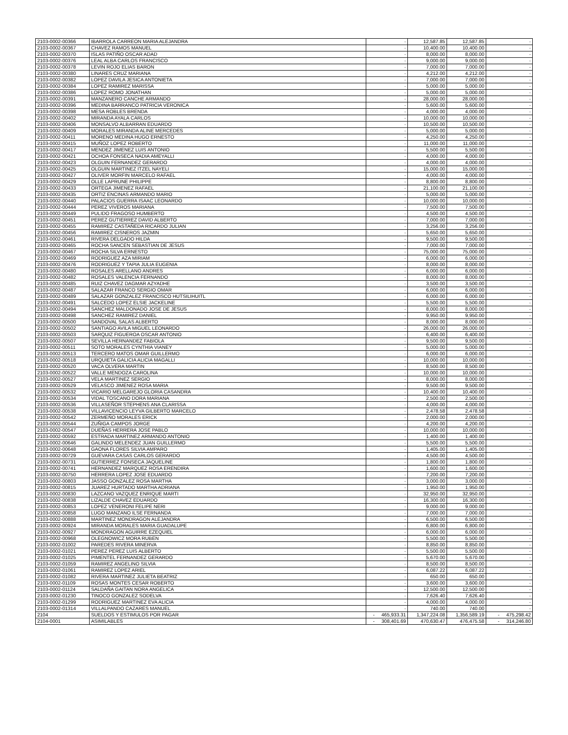| 2103-0002-00366 | IBARROLA CARREON MARIA ALEJANDRA | - | 12,587.85 | 12,587.85 | - |
| 2103-0002-00367 | CHAVEZ RAMOS MANUEL | - | 10,400.00 | 10,400.00 | - |
| 2103-0002-00370 | ISLAS PATIÑO OSCAR ADAD | - | 8,000.00 | 8,000.00 | - |
| 2103-0002-00376 | LEAL ALBA CARLOS FRANCISCO | - | 9,000.00 | 9,000.00 | - |
| 2103-0002-00378 | LEVIN ROJO ELIAS BARON | - | 7,000.00 | 7,000.00 | - |
| 2103-0002-00380 | LINARES CRUZ MARIANA | - | 4,212.00 | 4,212.00 | - |
| 2103-0002-00382 | LOPEZ DAVILA JESICA ANTONIETA | - | 7,000.00 | 7,000.00 | - |
| 2103-0002-00384 | LOPEZ RAMIREZ MARISSA | - | 5,000.00 | 5,000.00 | - |
| 2103-0002-00386 | LOPEZ ROMO JONATHAN | - | 5,000.00 | 5,000.00 | - |
| 2103-0002-00391 | MANZANERO CANCHE ARMANDO | - | 28,000.00 | 28,000.00 | - |
| 2103-0002-00396 | MEDINA BARRANCO PATRICIA VERONICA | - | 5,600.00 | 5,600.00 | - |
| 2103-0002-00398 | MESA ROBLES BRENDA | - | 4,000.00 | 4,000.00 | - |
| 2103-0002-00402 | MIRANDA AYALA CARLOS | - | 10,000.00 | 10,000.00 | - |
| 2103-0002-00406 | MONSALVO ALBARRAN EDUARDO | - | 10,500.00 | 10,500.00 | - |
| 2103-0002-00409 | MORALES MIRANDA ALINE MERCEDES | - | 5,000.00 | 5,000.00 | - |
| 2103-0002-00411 | MORENO MEDINA HUGO ERNESTO | - | 4,250.00 | 4,250.00 | - |
| 2103-0002-00415 | MUÑOZ LOPEZ ROBERTO | - | 11,000.00 | 11,000.00 | - |
| 2103-0002-00417 | MENDEZ JIMENEZ LUIS ANTONIO | - | 5,500.00 | 5,500.00 | - |
| 2103-0002-00421 | OCHOA FONSECA NADIA AMEYALLI | - | 4,000.00 | 4,000.00 | - |
| 2103-0002-00423 | OLGUIN FERNANDEZ GERARDO | - | 4,000.00 | 4,000.00 | - |
| 2103-0002-00425 | OLGUIN MARTINEZ ITZEL NAYELI | - | 15,000.00 | 15,000.00 | - |
| 2103-0002-00427 | OLIVER MORFIN MARCELO RAFAEL | - | 4,000.00 | 4,000.00 | - |
| 2103-0002-00429 | OLLE LAPRUNE PHILIPPE | - | 8,800.00 | 8,800.00 | - |
| 2103-0002-00433 | ORTEGA JIMENEZ RAFAEL | - | 21,100.00 | 21,100.00 | - |
| 2103-0002-00435 | ORTIZ ENCINAS ARMANDO MARIO | - | 5,000.00 | 5,000.00 | - |
| 2103-0002-00440 | PALACIOS GUERRA ISAAC LEONARDO | - | 10,000.00 | 10,000.00 | - |
| 2103-0002-00444 | PEREZ VIVEROS MARIANA | - | 7,500.00 | 7,500.00 | - |
| 2103-0002-00449 | PULIDO FRAGOSO HUMBERTO | - | 4,500.00 | 4,500.00 | - |
| 2103-0002-00451 | PEREZ GUTIERREZ DAVID ALBERTO | - | 7,000.00 | 7,000.00 | - |
| 2103-0002-00455 | RAMIREZ CASTAÑEDA RICARDO JULIAN | - | 3,256.00 | 3,256.00 | - |
| 2103-0002-00456 | RAMIREZ CISNEROS JAZMIN | - | 5,650.00 | 5,650.00 | - |
| 2103-0002-00461 | RIVERA DELGADO HILDA | - | 9,500.00 | 9,500.00 | - |
| 2103-0002-00465 | ROCHA SANCEN SEBASTIAN DE JESUS | - | 7,000.00 | 7,000.00 | - |
| 2103-0002-00467 | ROCHA SILVA ERNESTO | - | 75,000.00 | 75,000.00 | - |
| 2103-0002-00469 | RODRIGUEZ AZA MIRIAM | - | 6,000.00 | 6,000.00 | - |
| 2103-0002-00476 | RODRIGUEZ Y TAPIA JULIA EUGENIA | - | 8,000.00 | 8,000.00 | - |
| 2103-0002-00480 | ROSALES ARELLANO ANDRES | - | 6,000.00 | 6,000.00 | - |
| 2103-0002-00482 | ROSALES VALENCIA FERNANDO | - | 8,000.00 | 8,000.00 | - |
| 2103-0002-00485 | RUIZ CHAVEZ DAGMAR AZYADHE | - | 3,500.00 | 3,500.00 | - |
| 2103-0002-00487 | SALAZAR FRANCO SERGIO OMAR | - | 6,000.00 | 6,000.00 | - |
| 2103-0002-00489 | SALAZAR GONZALEZ FRANCISCO HUTSILIHUITL | - | 6,000.00 | 6,000.00 | - |
| 2103-0002-00491 | SALCEDO LOPEZ ELSIE JACKELINE | - | 5,500.00 | 5,500.00 | - |
| 2103-0002-00494 | SANCHEZ MALDONADO JOSE DE JESUS | - | 8,000.00 | 8,000.00 | - |
| 2103-0002-00498 | SANCHEZ RAMIREZ DANIEL | - | 9,950.00 | 9,950.00 | - |
| 2103-0002-00500 | SANDOVAL SALAS ALBERTO | - | 8,000.00 | 8,000.00 | - |
| 2103-0002-00502 | SANTIAGO AVILA MIGUEL LEONARDO | - | 26,000.00 | 26,000.00 | - |
| 2103-0002-00503 | SARQUIZ FIGUEROA OSCAR ANTONIO | - | 6,400.00 | 6,400.00 | - |
| 2103-0002-00507 | SEVILLA HERNANDEZ FABIOLA | - | 9,500.00 | 9,500.00 | - |
| 2103-0002-00511 | SOTO MORALES CYNTHIA VIANEY | - | 5,000.00 | 5,000.00 | - |
| 2103-0002-00513 | TERCERO MATOS OMAR GUILLERMO | - | 6,000.00 | 6,000.00 | - |
| 2103-0002-00518 | URQUIETA GALICIA ALICIA MAGALLI | - | 10,000.00 | 10,000.00 | - |
| 2103-0002-00520 | VACA OLVERA MARTIN | - | 8,500.00 | 8,500.00 | - |
| 2103-0002-00522 | VALLE MENDOZA CAROLINA | - | 10,000.00 | 10,000.00 | - |
| 2103-0002-00527 | VELA MARTINEZ SERGIO | - | 8,000.00 | 8,000.00 | - |
| 2103-0002-00529 | VELASCO JIMENEZ ROSA MARIA | - | 9,500.00 | 9,500.00 | - |
| 2103-0002-00532 | VICARIO MELGAREJO GLORIA CASANDRA | - | 10,400.00 | 10,400.00 | - |
| 2103-0002-00534 | VIDAL TOSCANO DORA MARIANA | - | 2,500.00 | 2,500.00 | - |
| 2103-0002-00536 | VILLASEÑOR STEPHENS ANA CLARISSA | - | 4,000.00 | 4,000.00 | - |
| 2103-0002-00538 | VILLAVICENCIO LEYVA GILBERTO MARCELO | - | 2,478.58 | 2,478.58 | - |
| 2103-0002-00542 | ZERMEÑO MORALES ERICK | - | 2,000.00 | 2,000.00 | - |
| 2103-0002-00544 | ZUÑIGA CAMPOS JORGE | - | 4,200.00 | 4,200.00 | - |
| 2103-0002-00547 | DUEÑAS HERRERA JOSE PABLO | - | 10,000.00 | 10,000.00 | - |
| 2103-0002-00592 | ESTRADA MARTINEZ ARMANDO ANTONIO | - | 1,400.00 | 1,400.00 | - |
| 2103-0002-00646 | GALINDO MELENDEZ JUAN GUILLERMO | - | 5,500.00 | 5,500.00 | - |
| 2103-0002-00648 | GAONA FLORES SILVIA AMPARO | - | 1,405.00 | 1,405.00 | - |
| 2103-0002-00729 | GUEVARA CASAS CARLOS GERARDO | - | 4,500.00 | 4,500.00 | - |
| 2103-0002-00731 | GUTIERREZ FONSECA JAQUELINE | - | 1,800.00 | 1,800.00 | - |
| 2103-0002-00741 | HERNANDEZ MARQUEZ ROSA ERENDIRA | - | 1,600.00 | 1,600.00 | - |
| 2103-0002-00750 | HERRERA LOPEZ JOSE EDUARDO | - | 7,200.00 | 7,200.00 | - |
| 2103-0002-00803 | JASSO GONZALEZ ROSA MARTHA | - | 3,000.00 | 3,000.00 | - |
| 2103-0002-00815 | JUAREZ HURTADO MARTHA ADRIANA | - | 1,950.00 | 1,950.00 | - |
| 2103-0002-00830 | LAZCANO VAZQUEZ ENRIQUE MARTI | - | 32,950.00 | 32,950.00 | - |
| 2103-0002-00838 | LIZALDE CHAVEZ EDUARDO | - | 16,300.00 | 16,300.00 | - |
| 2103-0002-00853 | LOPEZ VENERONI FELIPE NERI | - | 9,000.00 | 9,000.00 | - |
| 2103-0002-00858 | LUGO MANZANO ILSE FERNANDA | - | 7,000.00 | 7,000.00 | - |
| 2103-0002-00888 | MARTINEZ MONDRAGON ALEJANDRA | - | 6,500.00 | 6,500.00 | - |
| 2103-0002-00924 | MIRANDA MORALES MARIA GUADALUPE | - | 6,800.00 | 6,800.00 | - |
| 2103-0002-00927 | MONDRAGON AGUIRRE EZEQUIEL | - | 6,000.00 | 6,000.00 | - |
| 2103-0002-00968 | OLEGNOWICZ MORA RUBEN | - | 5,500.00 | 5,500.00 | - |
| 2103-0002-01002 | PAREDES RIVERA MINERVA | - | 8,850.00 | 8,850.00 | - |
| 2103-0002-01021 | PEREZ PEREZ LUIS ALBERTO | - | 5,500.00 | 5,500.00 | - |
| 2103-0002-01025 | PIMENTEL FERNANDEZ GERARDO | - | 5,670.00 | 5,670.00 | - |
| 2103-0002-01059 | RAMIREZ ANGELINO SILVIA | - | 8,500.00 | 8,500.00 | - |
| 2103-0002-01061 | RAMIREZ LOPEZ ARIEL | - | 6,087.22 | 6,087.22 | - |
| 2103-0002-01082 | RIVERA MARTINEZ JULIETA BEATRIZ | - | 650.00 | 650.00 | - |
| 2103-0002-01109 | ROSAS MONTES CESAR ROBERTO | - | 3,600.00 | 3,600.00 | - |
| 2103-0002-01124 | SALDAÑA GAITAN NORA ANGELICA | - | 12,500.00 | 12,500.00 | - |
| 2103-0002-01230 | TINOCO GONZALEZ SODELVA | - | 7,626.40 | 7,626.40 | - |
| 2103-0002-01299 | RODRIGUEZ MARTINEZ EVA ALICIA | - | 4,000.00 | 4,000.00 | - |
| 2103-0002-01314 | VILLALPANDO CAZARES MANUEL | - | 740.00 | 740.00 | - |
| 2104 | SUELDOS Y ESTIMULOS POR PAGAR | - 465,933.31 | 1,347,224.08 | 1,356,589.19 | - 475,298.42 |
| 2104-0001 | ASIMILABLES | - 308,401.69 | 470,630.47 | 476,475.58 | - 314,246.80 |